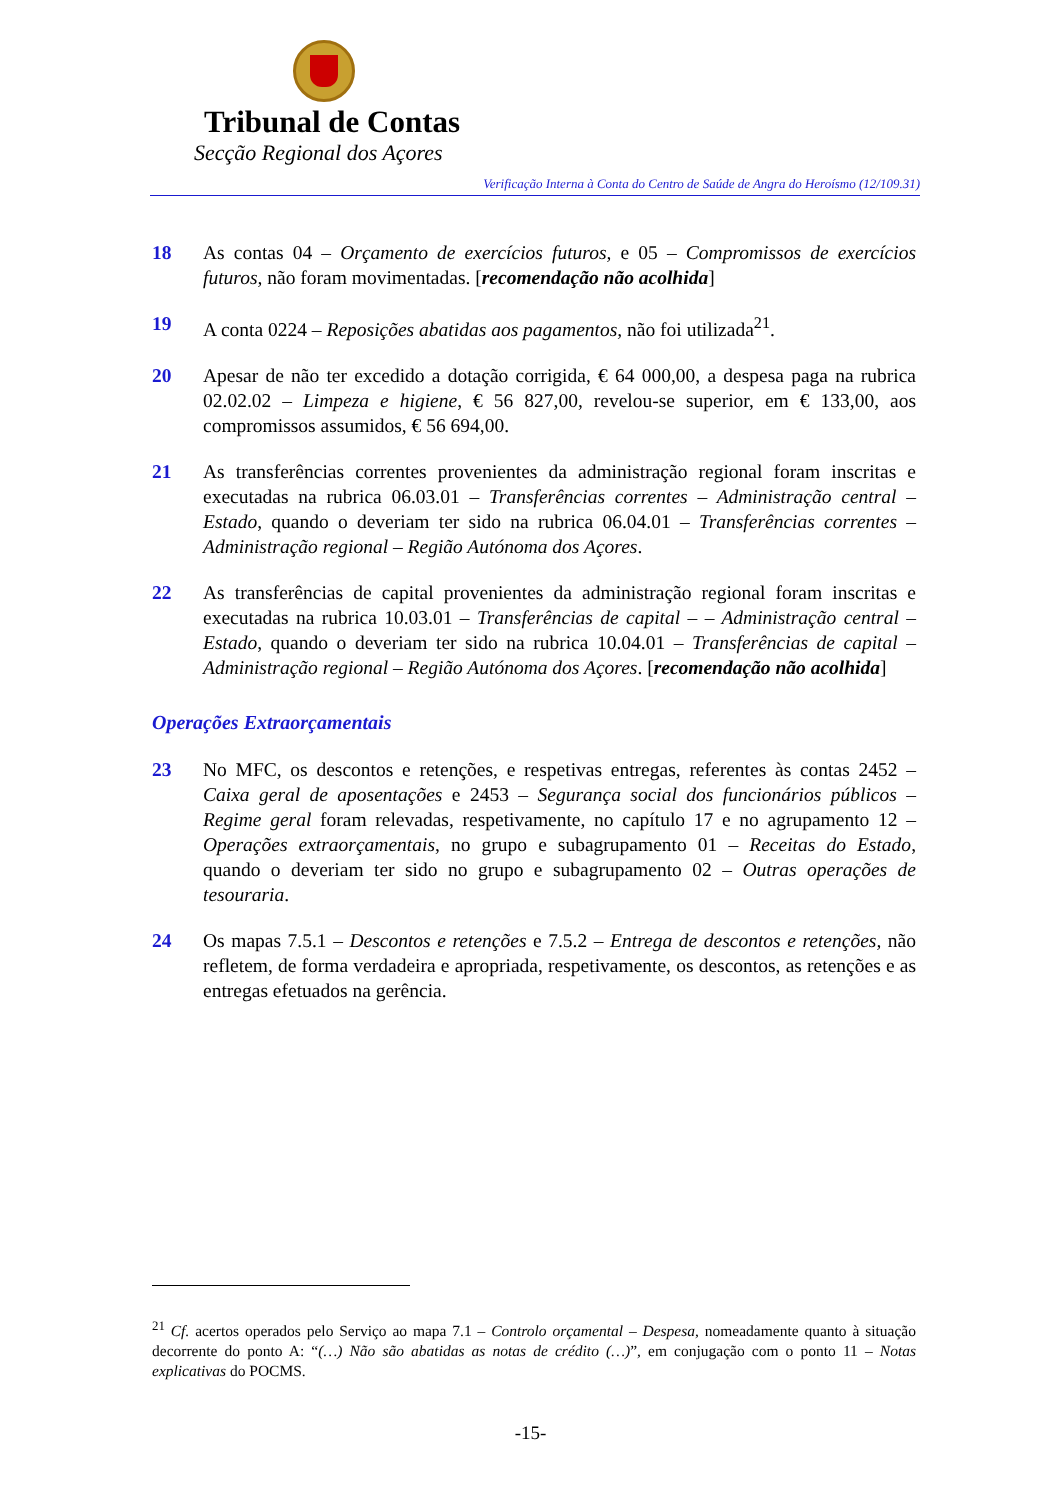Tribunal de Contas
Secção Regional dos Açores
Verificação Interna à Conta do Centro de Saúde de Angra do Heroísmo (12/109.31)
18 As contas 04 – Orçamento de exercícios futuros, e 05 – Compromissos de exercícios futuros, não foram movimentadas. [recomendação não acolhida]
19 A conta 0224 – Reposições abatidas aos pagamentos, não foi utilizada<sup>21</sup>.
20 Apesar de não ter excedido a dotação corrigida, € 64 000,00, a despesa paga na rubrica 02.02.02 – Limpeza e higiene, € 56 827,00, revelou-se superior, em € 133,00, aos compromissos assumidos, € 56 694,00.
21 As transferências correntes provenientes da administração regional foram inscritas e executadas na rubrica 06.03.01 – Transferências correntes – Administração central – Estado, quando o deveriam ter sido na rubrica 06.04.01 – Transferências correntes – Administração regional – Região Autónoma dos Açores.
22 As transferências de capital provenientes da administração regional foram inscritas e executadas na rubrica 10.03.01 – Transferências de capital – – Administração central – Estado, quando o deveriam ter sido na rubrica 10.04.01 – Transferências de capital – Administração regional – Região Autónoma dos Açores. [recomendação não acolhida]
Operações Extraorçamentais
23 No MFC, os descontos e retenções, e respetivas entregas, referentes às contas 2452 – Caixa geral de aposentações e 2453 – Segurança social dos funcionários públicos – Regime geral foram relevadas, respetivamente, no capítulo 17 e no agrupamento 12 – Operações extraorçamentais, no grupo e subagrupamento 01 – Receitas do Estado, quando o deveriam ter sido no grupo e subagrupamento 02 – Outras operações de tesouraria.
24 Os mapas 7.5.1 – Descontos e retenções e 7.5.2 – Entrega de descontos e retenções, não refletem, de forma verdadeira e apropriada, respetivamente, os descontos, as retenções e as entregas efetuados na gerência.
<sup>21</sup> Cf. acertos operados pelo Serviço ao mapa 7.1 – Controlo orçamental – Despesa, nomeadamente quanto à situação decorrente do ponto A: “(…) Não são abatidas as notas de crédito (…)”, em conjugação com o ponto 11 – Notas explicativas do POCMS.
-15-